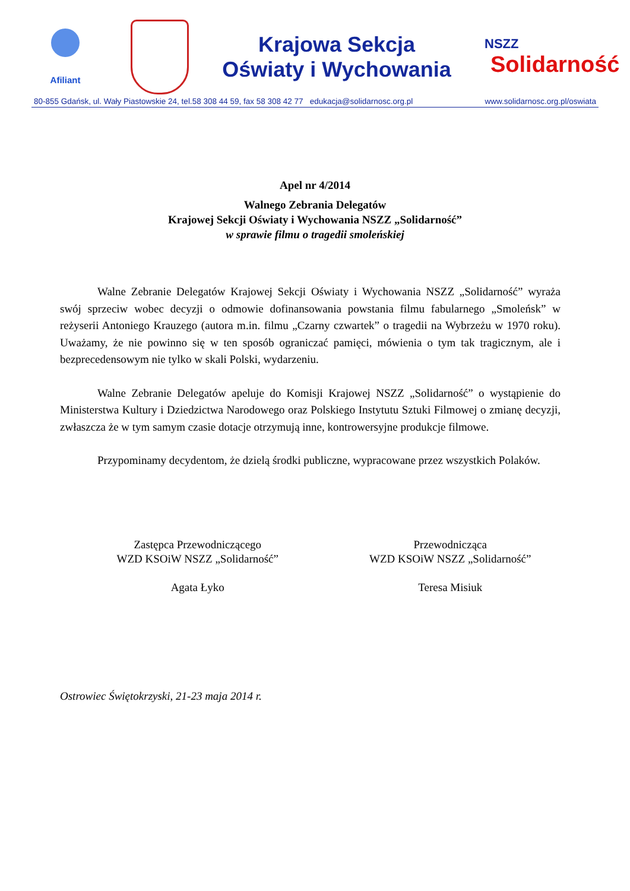Afiliant
Krajowa Sekcja
Oświaty i Wychowania
NSZZ
Solidarność
80-855 Gdańsk, ul. Wały Piastowskie 24, tel.58 308 44 59, fax 58 308 42 77 edukacja@solidarnosc.org.pl www.solidarnosc.org.pl/oswiata
Apel nr 4/2014
Walnego Zebrania Delegatów
Krajowej Sekcji Oświaty i Wychowania NSZZ „Solidarność”
w sprawie filmu o tragedii smoleńskiej
Walne Zebranie Delegatów Krajowej Sekcji Oświaty i Wychowania NSZZ „Solidarność” wyraża swój sprzeciw wobec decyzji o odmowie dofinansowania powstania filmu fabularnego „Smoleńsk” w reżyserii Antoniego Krauzego (autora m.in. filmu „Czarny czwartek” o tragedii na Wybrzeżu w 1970 roku). Uważamy, że nie powinno się w ten sposób ograniczać pamięci, mówienia o tym tak tragicznym, ale i bezprecedensowym nie tylko w skali Polski, wydarzeniu.
Walne Zebranie Delegatów apeluje do Komisji Krajowej NSZZ „Solidarność” o wystąpienie do Ministerstwa Kultury i Dziedzictwa Narodowego oraz Polskiego Instytutu Sztuki Filmowej o zmianę decyzji, zwłaszcza że w tym samym czasie dotacje otrzymują inne, kontrowersyjne produkcje filmowe.
Przypominamy decydentom, że dzielą środki publiczne, wypracowane przez wszystkich Polaków.
Zastępca Przewodniczącego
WZD KSOiW NSZZ „Solidarność”
Agata Łyko
Przewodnicząca
WZD KSOiW NSZZ „Solidarność”
Teresa Misiuk
Ostrowiec Świętokrzyski, 21-23 maja 2014 r.